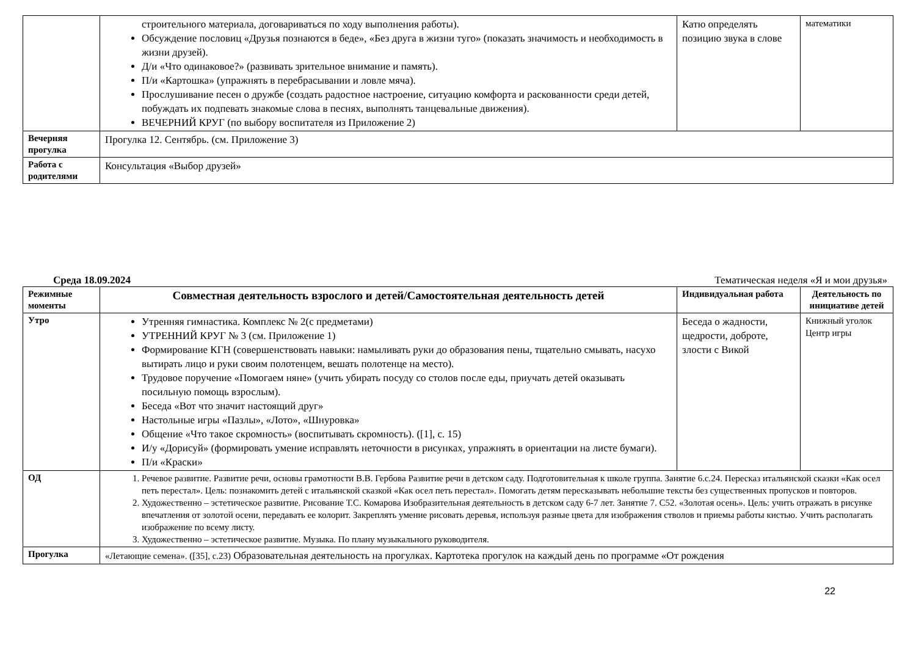| | строительного материала, договариваться по ходу выполнения работы). Обсуждение пословиц «Друзья познаются в беде», «Без друга в жизни туго» (показать значимость и необходимость в жизни друзей). Д/и «Что одинаковое?» (развивать зрительное внимание и память). П/и «Картошка» (упражнять в перебрасывании и ловле мяча). Прослушивание песен о дружбе (создать радостное настроение, ситуацию комфорта и раскованности среди детей, побуждать их подпевать знакомые слова в песнях, выполнять танцевальные движения). ВЕЧЕРНИЙ КРУГ (по выбору воспитателя из Приложение 2) | Катю определять позицию звука в слове | математики |
| Вечерняя прогулка | Прогулка 12. Сентябрь. (см. Приложение 3) | | |
| Работа с родителями | Консультация «Выбор друзей» | | |
Среда 18.09.2024 Тематическая неделя «Я и мои друзья»
| Режимные моменты | Совместная деятельность взрослого и детей/Самостоятельная деятельность детей | Индивидуальная работа | Деятельность по инициативе детей |
| --- | --- | --- | --- |
| Утро | Утренняя гимнастика. Комплекс № 2(с предметами) УТРЕННИЙ КРУГ № 3 (см. Приложение 1) Формирование КГН (совершенствовать навыки: намыливать руки до образования пены, тщательно смывать, насухо вытирать лицо и руки своим полотенцем, вешать полотенце на место). Трудовое поручение «Помогаем няне» (учить убирать посуду со столов после еды, приучать детей оказывать посильную помощь взрослым). Беседа «Вот что значит настоящий друг» Настольные игры «Пазлы», «Лото», «Шнуровка» Общение «Что такое скромность» (воспитывать скромность). ([1], с. 15) И/у «Дорисуй» (формировать умение исправлять неточности в рисунках, упражнять в ориентации на листе бумаги). П/и «Краски» | Беседа о жадности, щедрости, доброте, злости с Викой | Книжный уголок Центр игры |
| ОД | 1. Речевое развитие. Развитие речи, основы грамотности В.В. Гербова Развитие речи в детском саду. Подготовительная к школе группа. Занятие 6.с.24. Пересказ итальянской сказки «Как осел петь перестал». Цель: познакомить детей с итальянской сказкой «Как осел петь перестал». Помогать детям пересказывать небольшие тексты без существенных пропусков и повторов. 2. Художественно – эстетическое развитие. Рисование Т.С. Комарова Изобразительная деятельность в детском саду 6-7 лет. Занятие 7. С52. «Золотая осень». Цель: учить отражать в рисунке впечатления от золотой осени, передавать ее колорит. Закреплять умение рисовать деревья, используя разные цвета для изображения стволов и приемы работы кистью. Учить располагать изображение по всему листу. 3. Художественно – эстетическое развитие. Музыка. По плану музыкального руководителя. | | |
| Прогулка | «Летающие семена». ([35], с.23) Образовательная деятельность на прогулках. Картотека прогулок на каждый день по программе «От рождения | | |
22